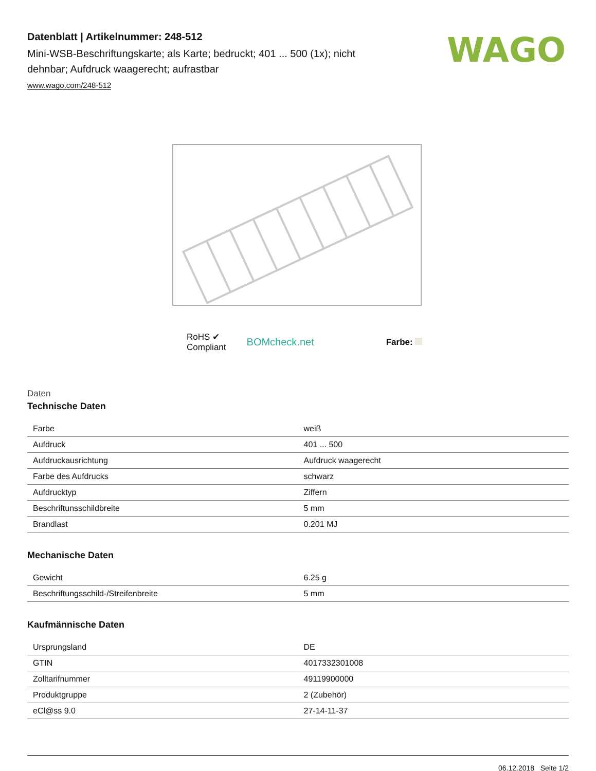WAGO
Datenblatt | Artikelnummer: 248-512
Mini-WSB-Beschriftungskarte; als Karte; bedruckt; 401 ... 500 (1x); nicht dehnbar; Aufdruck waagerecht; aufrastbar
www.wago.com/248-512
RoHS ✔
Compliant
BOMcheck.net
Farbe:
Daten
Technische Daten
| Farbe | weiß |
| Aufdruck | 401 ... 500 |
| Aufdruckausrichtung | Aufdruck waagerecht |
| Farbe des Aufdrucks | schwarz |
| Aufdrucktyp | Ziffern |
| Beschriftunsschildbreite | 5 mm |
| Brandlast | 0.201 MJ |
Mechanische Daten
| Gewicht | 6.25 g |
| Beschriftungsschild-/Streifenbreite | 5 mm |
Kaufmännische Daten
| Ursprungsland | DE |
| GTIN | 4017332301008 |
| Zolltarifnummer | 49119900000 |
| Produktgruppe | 2 (Zubehör) |
| eCl@ss 9.0 | 27-14-11-37 |
06.12.2018 Seite 1/2